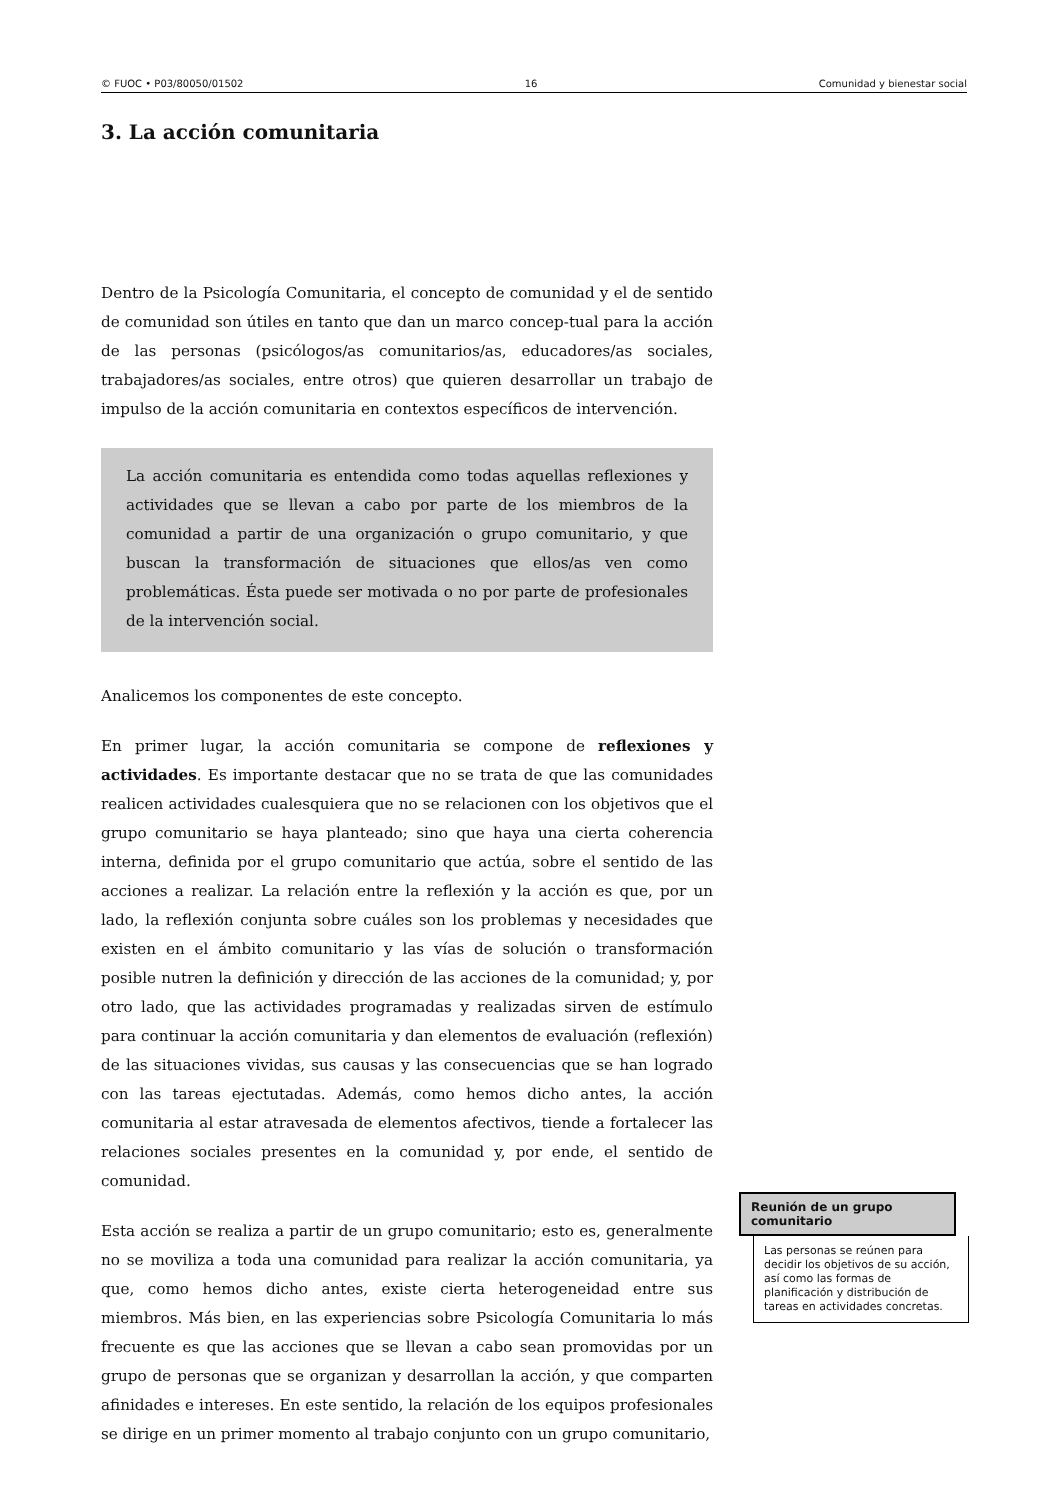© FUOC • P03/80050/01502 16 Comunidad y bienestar social
3. La acción comunitaria
Dentro de la Psicología Comunitaria, el concepto de comunidad y el de sentido de comunidad son útiles en tanto que dan un marco concep-tual para la acción de las personas (psicólogos/as comunitarios/as, educadores/as sociales, trabajadores/as sociales, entre otros) que quieren desarrollar un trabajo de impulso de la acción comunitaria en contextos específicos de intervención.
La acción comunitaria es entendida como todas aquellas reflexiones y actividades que se llevan a cabo por parte de los miembros de la comunidad a partir de una organización o grupo comunitario, y que buscan la transformación de situaciones que ellos/as ven como problemáticas. Ésta puede ser motivada o no por parte de profesionales de la intervención social.
Analicemos los componentes de este concepto.
En primer lugar, la acción comunitaria se compone de reflexiones y actividades. Es importante destacar que no se trata de que las comunidades realicen actividades cualesquiera que no se relacionen con los objetivos que el grupo comunitario se haya planteado; sino que haya una cierta coherencia interna, definida por el grupo comunitario que actúa, sobre el sentido de las acciones a realizar. La relación entre la reflexión y la acción es que, por un lado, la reflexión conjunta sobre cuáles son los problemas y necesidades que existen en el ámbito comunitario y las vías de solución o transformación posible nutren la definición y dirección de las acciones de la comunidad; y, por otro lado, que las actividades programadas y realizadas sirven de estímulo para continuar la acción comunitaria y dan elementos de evaluación (reflexión) de las situaciones vividas, sus causas y las consecuencias que se han logrado con las tareas ejectutadas. Además, como hemos dicho antes, la acción comunitaria al estar atravesada de elementos afectivos, tiende a fortalecer las relaciones sociales presentes en la comunidad y, por ende, el sentido de comunidad.
Esta acción se realiza a partir de un grupo comunitario; esto es, generalmente no se moviliza a toda una comunidad para realizar la acción comunitaria, ya que, como hemos dicho antes, existe cierta heterogeneidad entre sus miembros. Más bien, en las experiencias sobre Psicología Comunitaria lo más frecuente es que las acciones que se llevan a cabo sean promovidas por un grupo de personas que se organizan y desarrollan la acción, y que comparten afinidades e intereses. En este sentido, la relación de los equipos profesionales se dirige en un primer momento al trabajo conjunto con un grupo comunitario,
Reunión de un grupo comunitario
Las personas se reúnen para decidir los objetivos de su acción, así como las formas de planificación y distribución de tareas en actividades concretas.